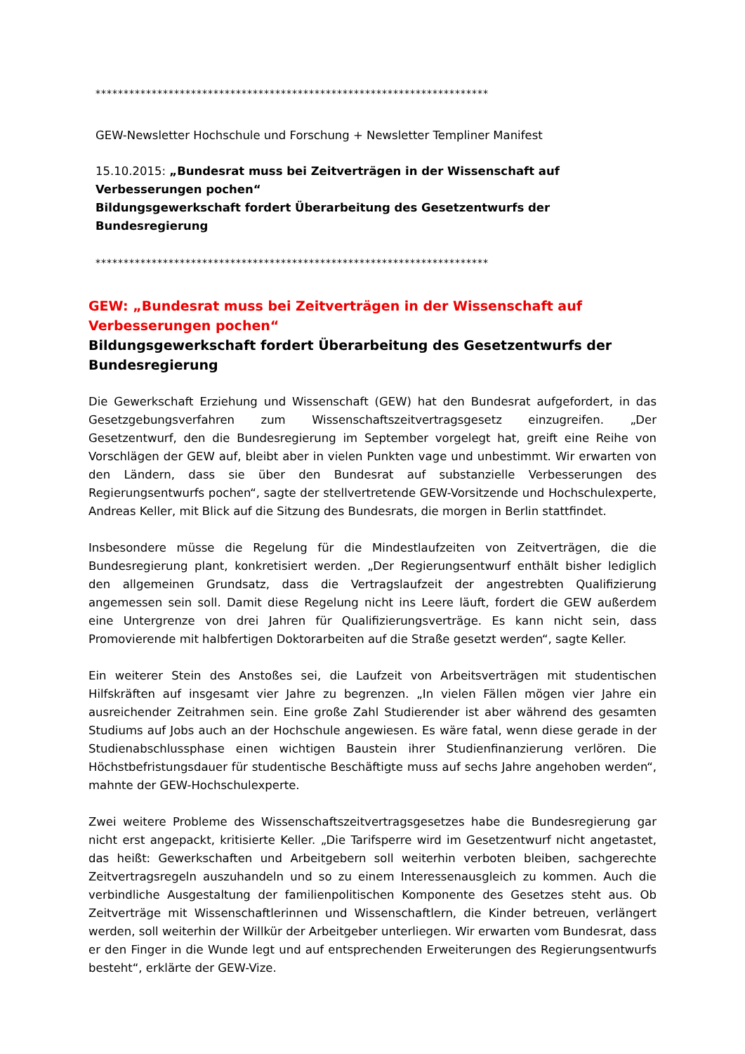**********************************************************************
GEW-Newsletter Hochschule und Forschung + Newsletter Templiner Manifest
15.10.2015: „Bundesrat muss bei Zeitverträgen in der Wissenschaft auf Verbesserungen pochen“
Bildungsgewerkschaft fordert Überarbeitung des Gesetzentwurfs der Bundesregierung
**********************************************************************
GEW: „Bundesrat muss bei Zeitverträgen in der Wissenschaft auf Verbesserungen pochen“
Bildungsgewerkschaft fordert Überarbeitung des Gesetzentwurfs der Bundesregierung
Die Gewerkschaft Erziehung und Wissenschaft (GEW) hat den Bundesrat aufgefordert, in das Gesetzgebungsverfahren zum Wissenschaftszeitvertragsgesetz einzugreifen. „Der Gesetzentwurf, den die Bundesregierung im September vorgelegt hat, greift eine Reihe von Vorschlägen der GEW auf, bleibt aber in vielen Punkten vage und unbestimmt. Wir erwarten von den Ländern, dass sie über den Bundesrat auf substanzielle Verbesserungen des Regierungsentwurfs pochen“, sagte der stellvertretende GEW-Vorsitzende und Hochschulexperte, Andreas Keller, mit Blick auf die Sitzung des Bundesrats, die morgen in Berlin stattfindet.
Insbesondere müsse die Regelung für die Mindestlaufzeiten von Zeitverträgen, die die Bundesregierung plant, konkretisiert werden. „Der Regierungsentwurf enthält bisher lediglich den allgemeinen Grundsatz, dass die Vertragslaufzeit der angestrebten Qualifizierung angemessen sein soll. Damit diese Regelung nicht ins Leere läuft, fordert die GEW außerdem eine Untergrenze von drei Jahren für Qualifizierungsverträge. Es kann nicht sein, dass Promovierende mit halbfertigen Doktorarbeiten auf die Straße gesetzt werden“, sagte Keller.
Ein weiterer Stein des Anstoßes sei, die Laufzeit von Arbeitsverträgen mit studentischen Hilfskräften auf insgesamt vier Jahre zu begrenzen. „In vielen Fällen mögen vier Jahre ein ausreichender Zeitrahmen sein. Eine große Zahl Studierender ist aber während des gesamten Studiums auf Jobs auch an der Hochschule angewiesen. Es wäre fatal, wenn diese gerade in der Studienabschlussphase einen wichtigen Baustein ihrer Studienfinanzierung verlören. Die Höchstbefristungsdauer für studentische Beschäftigte muss auf sechs Jahre angehoben werden“, mahnte der GEW-Hochschulexperte.
Zwei weitere Probleme des Wissenschaftszeitvertragsgesetzes habe die Bundesregierung gar nicht erst angepackt, kritisierte Keller. „Die Tarifsperre wird im Gesetzentwurf nicht angetastet, das heißt: Gewerkschaften und Arbeitgebern soll weiterhin verboten bleiben, sachgerechte Zeitvertragsregeln auszuhandeln und so zu einem Interessenausgleich zu kommen. Auch die verbindliche Ausgestaltung der familienpolitischen Komponente des Gesetzes steht aus. Ob Zeitverträge mit Wissenschaftlerinnen und Wissenschaftlern, die Kinder betreuen, verlängert werden, soll weiterhin der Willkür der Arbeitgeber unterliegen. Wir erwarten vom Bundesrat, dass er den Finger in die Wunde legt und auf entsprechenden Erweiterungen des Regierungsentwurfs besteht“, erklärte der GEW-Vize.